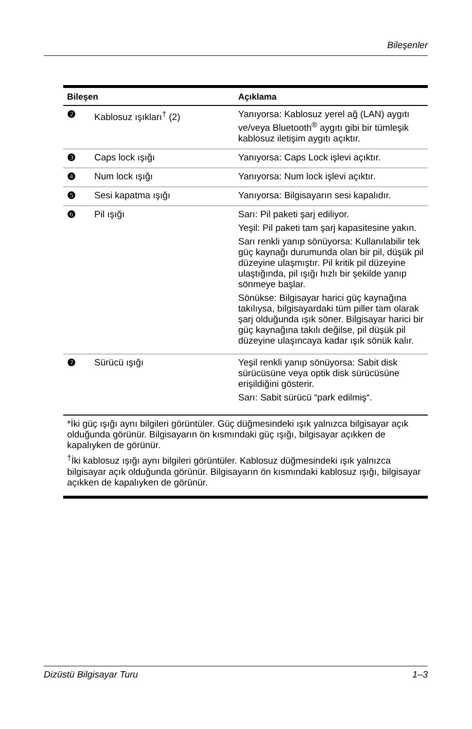Bileşenler
| Bileşen | | Açıklama |
| --- | --- | --- |
| ❷ | Kablosuz ışıkları<sup>†</sup> (2) | Yanıyorsa: Kablosuz yerel ağ (LAN) aygıtı ve/veya Bluetooth<sup>®</sup> aygıtı gibi bir tümleşik kablosuz iletişim aygıtı açıktır. |
| ❸ | Caps lock ışığı | Yanıyorsa: Caps Lock işlevi açıktır. |
| ❹ | Num lock ışığı | Yanıyorsa: Num lock işlevi açıktır. |
| ❺ | Sesi kapatma ışığı | Yanıyorsa: Bilgisayarın sesi kapalıdır. |
| ❻ | Pil ışığı | Sarı: Pil paketi şarj ediliyor. Yeşil: Pil paketi tam şarj kapasitesine yakın. Sarı renkli yanıp sönüyorsa: Kullanılabilir tek güç kaynağı durumunda olan bir pil, düşük pil düzeyine ulaşmıştır. Pil kritik pil düzeyine ulaştığında, pil ışığı hızlı bir şekilde yanıp sönmeye başlar. Sönükse: Bilgisayar harici güç kaynağına takılıysa, bilgisayardaki tüm piller tam olarak şarj olduğunda ışık söner. Bilgisayar harici bir güç kaynağına takılı değilse, pil düşük pil düzeyine ulaşıncaya kadar ışık sönük kalır. |
| ❼ | Sürücü ışığı | Yeşil renkli yanıp sönüyorsa: Sabit disk sürücüsüne veya optik disk sürücüsüne erişildiğini gösterir. Sarı: Sabit sürücü “park edilmiş“. |
*İki güç ışığı aynı bilgileri görüntüler. Güç düğmesindeki ışık yalnızca bilgisayar açık olduğunda görünür. Bilgisayarın ön kısmındaki güç ışığı, bilgisayar açıkken de kapalıyken de görünür.
<sup>†</sup> İki kablosuz ışığı aynı bilgileri görüntüler. Kablosuz düğmesindeki ışık yalnızca bilgisayar açık olduğunda görünür. Bilgisayarın ön kısmındaki kablosuz ışığı, bilgisayar açıkken de kapalıyken de görünür.
Dizüstü Bilgisayar Turu 1–3